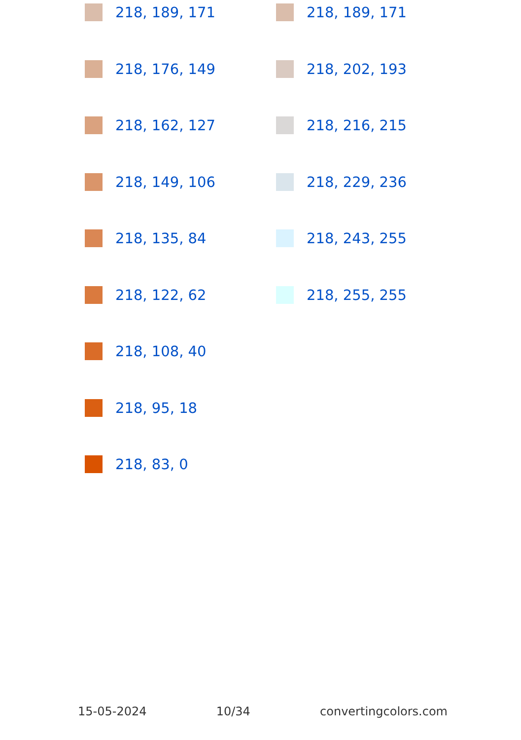218, 189, 171
218, 176, 149
218, 162, 127
218, 149, 106
218, 135, 84
218, 122, 62
218, 108, 40
218, 95, 18
218, 83, 0
218, 189, 171
218, 202, 193
218, 216, 215
218, 229, 236
218, 243, 255
218, 255, 255
15-05-2024 10/34 convertingcolors.com